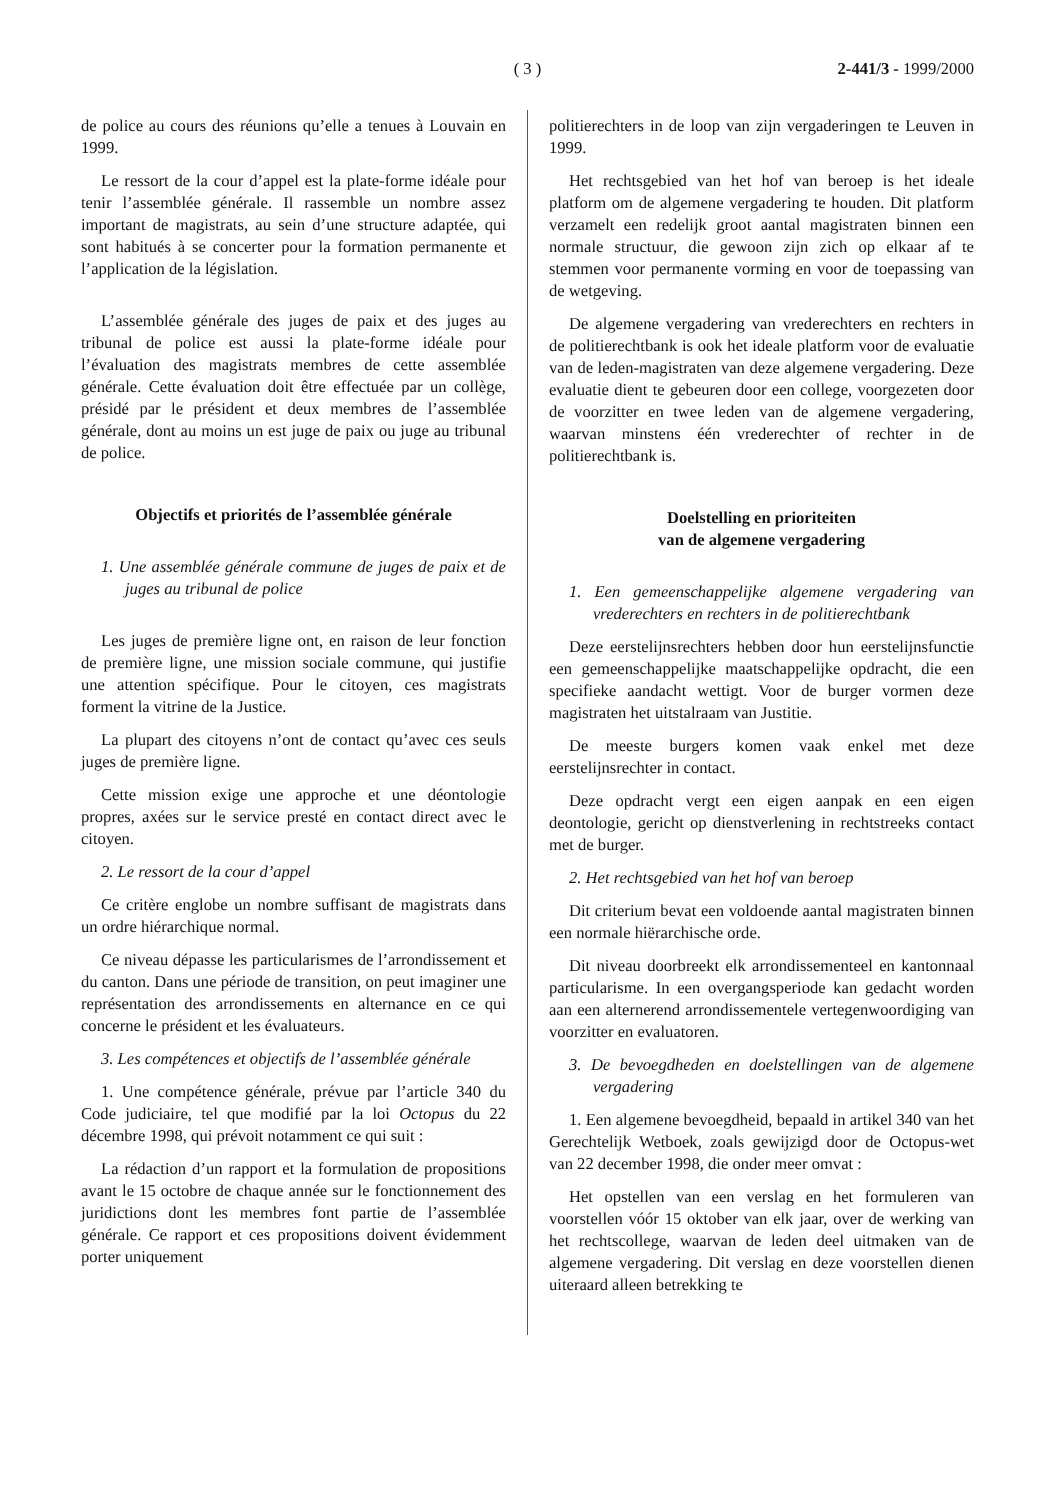( 3 ) 2-441/3 - 1999/2000
de police au cours des réunions qu’elle a tenues à Louvain en 1999.
Le ressort de la cour d’appel est la plate-forme idéale pour tenir l’assemblée générale. Il rassemble un nombre assez important de magistrats, au sein d’une structure adaptée, qui sont habitués à se concerter pour la formation permanente et l’application de la législation.
L’assemblée générale des juges de paix et des juges au tribunal de police est aussi la plate-forme idéale pour l’évaluation des magistrats membres de cette assemblée générale. Cette évaluation doit être effectuée par un collège, présidé par le président et deux membres de l’assemblée générale, dont au moins un est juge de paix ou juge au tribunal de police.
Objectifs et priorités de l’assemblée générale
1. Une assemblée générale commune de juges de paix et de juges au tribunal de police
Les juges de première ligne ont, en raison de leur fonction de première ligne, une mission sociale commune, qui justifie une attention spécifique. Pour le citoyen, ces magistrats forment la vitrine de la Justice.
La plupart des citoyens n’ont de contact qu’avec ces seuls juges de première ligne.
Cette mission exige une approche et une déontologie propres, axées sur le service presté en contact direct avec le citoyen.
2. Le ressort de la cour d’appel
Ce critère englobe un nombre suffisant de magistrats dans un ordre hiérarchique normal.
Ce niveau dépasse les particularismes de l’arrondissement et du canton. Dans une période de transition, on peut imaginer une représentation des arrondissements en alternance en ce qui concerne le président et les évaluateurs.
3. Les compétences et objectifs de l’assemblée générale
1. Une compétence générale, prévue par l’article 340 du Code judiciaire, tel que modifié par la loi Octopus du 22 décembre 1998, qui prévoit notamment ce qui suit :
La rédaction d’un rapport et la formulation de propositions avant le 15 octobre de chaque année sur le fonctionnement des juridictions dont les membres font partie de l’assemblée générale. Ce rapport et ces propositions doivent évidemment porter uniquement
politierechters in de loop van zijn vergaderingen te Leuven in 1999.
Het rechtsgebied van het hof van beroep is het ideale platform om de algemene vergadering te houden. Dit platform verzamelt een redelijk groot aantal magistraten binnen een normale structuur, die gewoon zijn zich op elkaar af te stemmen voor permanente vorming en voor de toepassing van de wetgeving.
De algemene vergadering van vrederechters en rechters in de politierechtbank is ook het ideale platform voor de evaluatie van de leden-magistraten van deze algemene vergadering. Deze evaluatie dient te gebeuren door een college, voorgezeten door de voorzitter en twee leden van de algemene vergadering, waarvan minstens één vrederechter of rechter in de politierechtbank is.
Doelstelling en prioriteiten
van de algemene vergadering
1. Een gemeenschappelijke algemene vergadering van vrederechters en rechters in de politierechtbank
Deze eerstelijnsrechters hebben door hun eerstelijnsfunctie een gemeenschappelijke maatschappelijke opdracht, die een specifieke aandacht wettigt. Voor de burger vormen deze magistraten het uitstalraam van Justitie.
De meeste burgers komen vaak enkel met deze eerstelijnsrechter in contact.
Deze opdracht vergt een eigen aanpak en een eigen deontologie, gericht op dienstverlening in rechtstreeks contact met de burger.
2. Het rechtsgebied van het hof van beroep
Dit criterium bevat een voldoende aantal magistraten binnen een normale hiërarchische orde.
Dit niveau doorbreekt elk arrondissementeel en kantonnaal particularisme. In een overgangsperiode kan gedacht worden aan een alternerend arrondissementele vertegenwoordiging van voorzitter en evaluatoren.
3. De bevoegdheden en doelstellingen van de algemene vergadering
1. Een algemene bevoegdheid, bepaald in artikel 340 van het Gerechtelijk Wetboek, zoals gewijzigd door de Octopus-wet van 22 december 1998, die onder meer omvat :
Het opstellen van een verslag en het formuleren van voorstellen vóór 15 oktober van elk jaar, over de werking van het rechtscollege, waarvan de leden deel uitmaken van de algemene vergadering. Dit verslag en deze voorstellen dienen uiteraard alleen betrekking te